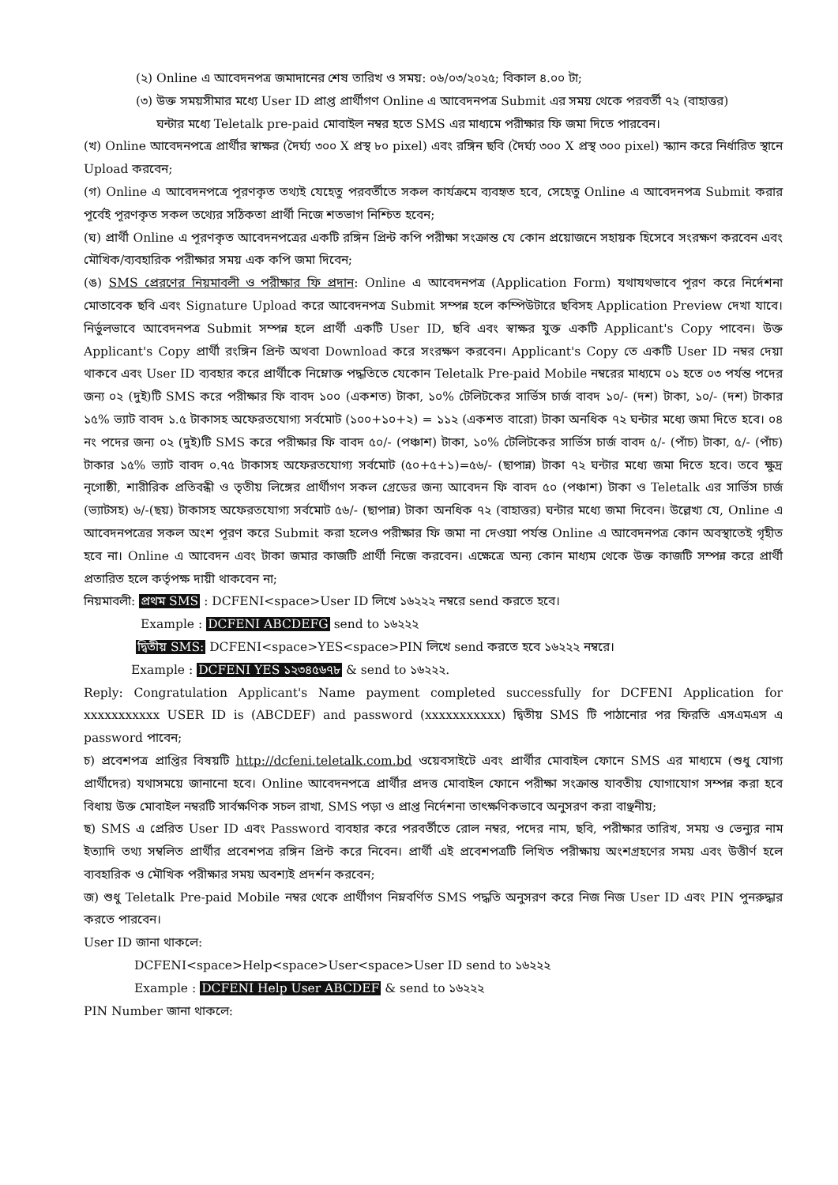(২) Online এ আবেদনপত্র জমাদানের শেষ তারিখ ও সময়: ০৬/০৩/২০২৫; বিকাল ৪.০০ টা;
(৩) উক্ত সময়সীমার মধ্যে User ID প্রাপ্ত প্রার্থীগণ Online এ আবেদনপত্র Submit এর সময় থেকে পরবর্তী ৭২ (বাহাত্তর)
ঘন্টার মধ্যে Teletalk pre-paid মোবাইল নম্বর হতে SMS এর মাধ্যমে পরীক্ষার ফি জমা দিতে পারবেন।
(খ) Online আবেদনপত্রে প্রার্থীর স্বাক্ষর (দৈর্ঘ্য ৩০০ X প্রস্থ ৮০ pixel) এবং রঙ্গিন ছবি (দৈর্ঘ্য ৩০০ X প্রস্থ ৩০০ pixel) স্ক্যান করে নির্ধারিত স্থানে Upload করবেন;
(গ) Online এ আবেদনপত্রে পূরণকৃত তথ্যই যেহেতু পরবর্তীতে সকল কার্যক্রমে ব্যবহৃত হবে, সেহেতু Online এ আবেদনপত্র Submit করার পূর্বেই পূরণকৃত সকল তথ্যের সঠিকতা প্রার্থী নিজে শতভাগ নিশ্চিত হবেন;
(ঘ) প্রার্থী Online এ পূরণকৃত আবেদনপত্রের একটি রঙ্গিন প্রিন্ট কপি পরীক্ষা সংক্রান্ত যে কোন প্রয়োজনে সহায়ক হিসেবে সংরক্ষণ করবেন এবং মৌখিক/ব্যবহারিক পরীক্ষার সময় এক কপি জমা দিবেন;
(ঙ) SMS প্রেরণের নিয়মাবলী ও পরীক্ষার ফি প্রদান: Online এ আবেদনপত্র (Application Form) যথাযথভাবে পূরণ করে নির্দেশনা মোতাবেক ছবি এবং Signature Upload করে আবেদনপত্র Submit সম্পন্ন হলে কম্পিউটারে ছবিসহ Application Preview দেখা যাবে। নির্ভুলভাবে আবেদনপত্র Submit সম্পন্ন হলে প্রার্থী একটি User ID, ছবি এবং স্বাক্ষর যুক্ত একটি Applicant's Copy পাবেন। উক্ত Applicant's Copy প্রার্থী রংঙ্গিন প্রিন্ট অথবা Download করে সংরক্ষণ করবেন। Applicant's Copy তে একটি User ID নম্বর দেয়া থাকবে এবং User ID ব্যবহার করে প্রার্থীকে নিম্নোক্ত পদ্ধতিতে যেকোন Teletalk Pre-paid Mobile নম্বরের মাধ্যমে ০১ হতে ০৩ পর্যন্ত পদের জন্য ০২ (দুই)টি SMS করে পরীক্ষার ফি বাবদ ১০০ (একশত) টাকা, ১০% টেলিটকের সার্ভিস চার্জ বাবদ ১০/- (দশ) টাকা, ১০/- (দশ) টাকার ১৫% ভ্যাট বাবদ ১.৫ টাকাসহ অফেরতযোগ্য সর্বমোট (১০০+১০+২) = ১১২ (একশত বারো) টাকা অনধিক ৭২ ঘন্টার মধ্যে জমা দিতে হবে। ০৪ নং পদের জন্য ০২ (দুই)টি SMS করে পরীক্ষার ফি বাবদ ৫০/- (পঞ্চাশ) টাকা, ১০% টেলিটকের সার্ভিস চার্জ বাবদ ৫/- (পাঁচ) টাকা, ৫/- (পাঁচ) টাকার ১৫% ভ্যাট বাবদ ০.৭৫ টাকাসহ অফেরতযোগ্য সর্বমোট (৫০+৫+১)=৫৬/- (ছাপান্ন) টাকা ৭২ ঘন্টার মধ্যে জমা দিতে হবে। তবে ক্ষুদ্র নৃগোষ্ঠী, শারীরিক প্রতিবন্ধী ও তৃতীয় লিঙ্গের প্রার্থীগণ সকল গ্রেডের জন্য আবেদন ফি বাবদ ৫০ (পঞ্চাশ) টাকা ও Teletalk এর সার্ভিস চার্জ (ভ্যাটসহ) ৬/-(ছয়) টাকাসহ অফেরতযোগ্য সর্বমোট ৫৬/- (ছাপান্ন) টাকা অনধিক ৭২ (বাহাত্তর) ঘন্টার মধ্যে জমা দিবেন। উল্লেখ্য যে, Online এ আবেদনপত্রের সকল অংশ পূরণ করে Submit করা হলেও পরীক্ষার ফি জমা না দেওয়া পর্যন্ত Online এ আবেদনপত্র কোন অবস্থাতেই গৃহীত হবে না। Online এ আবেদন এবং টাকা জমার কাজটি প্রার্থী নিজে করবেন। এক্ষেত্রে অন্য কোন মাধ্যম থেকে উক্ত কাজটি সম্পন্ন করে প্রার্থী প্রতারিত হলে কর্তৃপক্ষ দায়ী থাকবেন না;
নিয়মাবলী: প্রথম SMS : DCFENI<space>User ID লিখে ১৬২২২ নম্বরে send করতে হবে।
Example : DCFENI ABCDEFG send to ১৬২২২
দ্বিতীয় SMS: DCFENI<space>YES<space>PIN লিখে send করতে হবে ১৬২২২ নম্বরে।
Example : DCFENI YES ১২৩৪৫৬৭৮ & send to ১৬২২২.
Reply: Congratulation Applicant's Name payment completed successfully for DCFENI Application for xxxxxxxxxxx USER ID is (ABCDEF) and password (xxxxxxxxxxx) দ্বিতীয় SMS টি পাঠানোর পর ফিরতি এসএমএস এ password পাবেন;
চ) প্রবেশপত্র প্রাপ্তির বিষয়টি http://dcfeni.teletalk.com.bd ওয়েবসাইটে এবং প্রার্থীর মোবাইল ফোনে SMS এর মাধ্যমে (শুধু যোগ্য প্রার্থীদের) যথাসময়ে জানানো হবে। Online আবেদনপত্রে প্রার্থীর প্রদত্ত মোবাইল ফোনে পরীক্ষা সংক্রান্ত যাবতীয় যোগাযোগ সম্পন্ন করা হবে বিধায় উক্ত মোবাইল নম্বরটি সার্বক্ষণিক সচল রাখা, SMS পড়া ও প্রাপ্ত নির্দেশনা তাৎক্ষণিকভাবে অনুসরণ করা বাঞ্ছনীয়;
ছ) SMS এ প্রেরিত User ID এবং Password ব্যবহার করে পরবর্তীতে রোল নম্বর, পদের নাম, ছবি, পরীক্ষার তারিখ, সময় ও ভেন্যুর নাম ইত্যাদি তথ্য সম্বলিত প্রার্থীর প্রবেশপত্র রঙ্গিন প্রিন্ট করে নিবেন। প্রার্থী এই প্রবেশপত্রটি লিখিত পরীক্ষায় অংশগ্রহণের সময় এবং উত্তীর্ণ হলে ব্যবহারিক ও মৌখিক পরীক্ষার সময় অবশ্যই প্রদর্শন করবেন;
জ) শুধু Teletalk Pre-paid Mobile নম্বর থেকে প্রার্থীগণ নিম্নবর্ণিত SMS পদ্ধতি অনুসরণ করে নিজ নিজ User ID এবং PIN পুনরুদ্ধার করতে পারবেন।
User ID জানা থাকলে:
DCFENI<space>Help<space>User<space>User ID send to ১৬২২২
Example : DCFENI Help User ABCDEF & send to ১৬২২২
PIN Number জানা থাকলে: